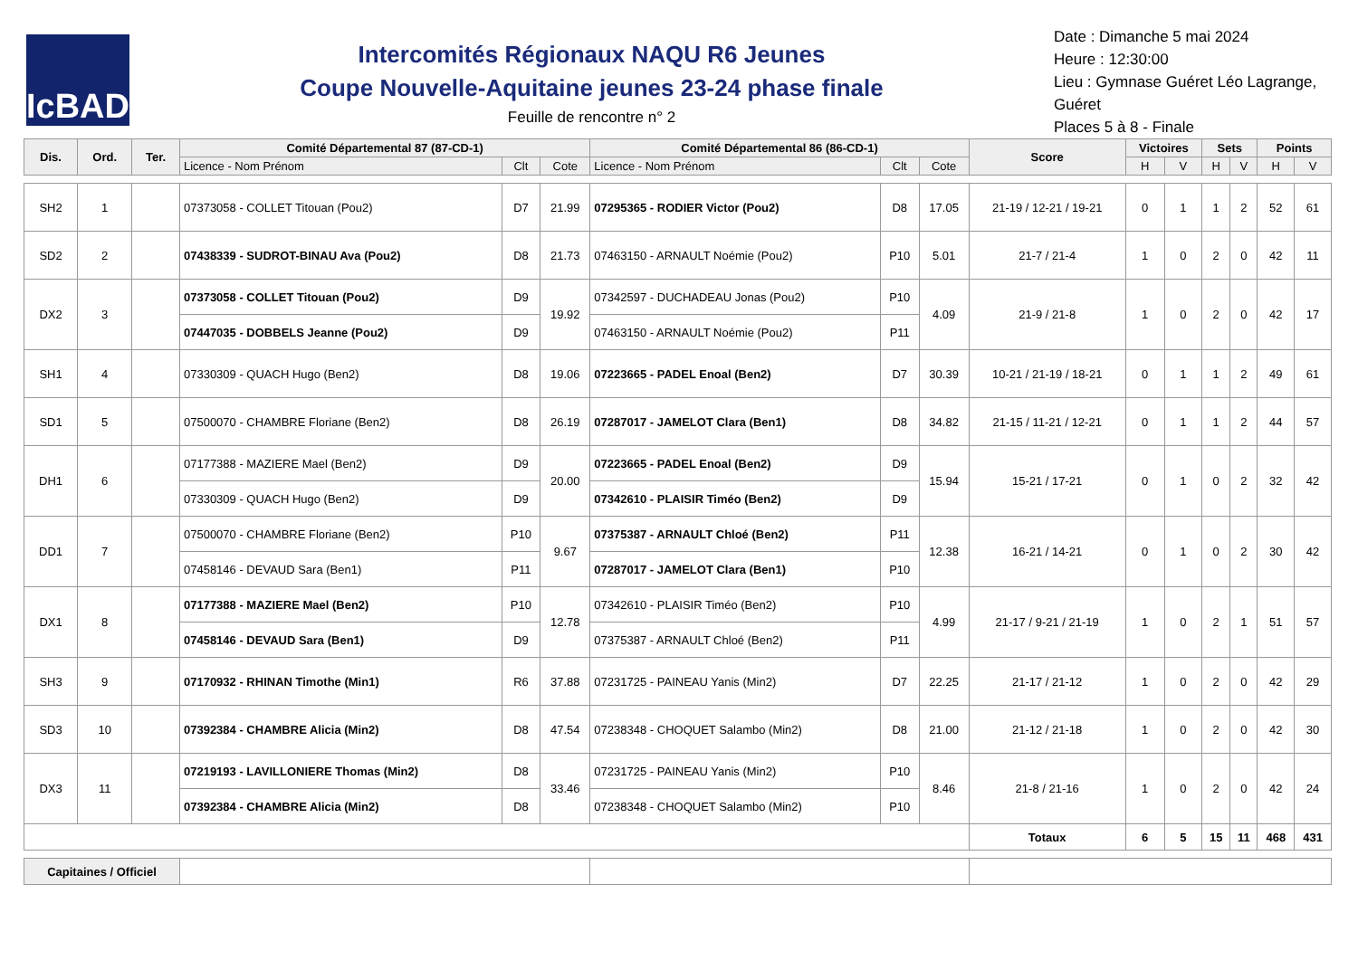IcBAD
Intercomités Régionaux NAQU R6 Jeunes
Coupe Nouvelle-Aquitaine jeunes 23-24 phase finale
Feuille de rencontre n° 2
Date : Dimanche 5 mai 2024
Heure : 12:30:00
Lieu : Gymnase Guéret Léo Lagrange, Guéret
Places 5 à 8 - Finale
| Dis. | Ord. | Ter. | Comité Départemental 87 (87-CD-1) | | | Comité Départemental 86 (86-CD-1) | | | Score | Victoires | | Sets | | Points | |
| --- | --- | --- | --- | --- | --- | --- | --- | --- | --- | --- | --- | --- | --- | --- | --- |
| | | | Licence - Nom Prénom | Clt | Cote | Licence - Nom Prénom | Clt | Cote | | H | V | H | V | H | V |
| SH2 | 1 | | 07373058 - COLLET Titouan (Pou2) | D7 | 21.99 | 07295365 - RODIER Victor (Pou2) | D8 | 17.05 | 21-19 / 12-21 / 19-21 | 0 | 1 | 1 | 2 | 52 | 61 |
| SD2 | 2 | | 07438339 - SUDROT-BINAU Ava (Pou2) | D8 | 21.73 | 07463150 - ARNAULT Noémie (Pou2) | P10 | 5.01 | 21-7 / 21-4 | 1 | 0 | 2 | 0 | 42 | 11 |
| DX2 | 3 | | 07373058 - COLLET Titouan (Pou2) | D9 | 19.92 | 07342597 - DUCHADEAU Jonas (Pou2) | P10 | 4.09 | 21-9 / 21-8 | 1 | 0 | 2 | 0 | 42 | 17 |
| | | | 07447035 - DOBBELS Jeanne (Pou2) | D9 | | 07463150 - ARNAULT Noémie (Pou2) | P11 | | | | | | | | |
| SH1 | 4 | | 07330309 - QUACH Hugo (Ben2) | D8 | 19.06 | 07223665 - PADEL Enoal (Ben2) | D7 | 30.39 | 10-21 / 21-19 / 18-21 | 0 | 1 | 1 | 2 | 49 | 61 |
| SD1 | 5 | | 07500070 - CHAMBRE Floriane (Ben2) | D8 | 26.19 | 07287017 - JAMELOT Clara (Ben1) | D8 | 34.82 | 21-15 / 11-21 / 12-21 | 0 | 1 | 1 | 2 | 44 | 57 |
| DH1 | 6 | | 07177388 - MAZIERE Mael (Ben2) | D9 | 20.00 | 07223665 - PADEL Enoal (Ben2) | D9 | 15.94 | 15-21 / 17-21 | 0 | 1 | 0 | 2 | 32 | 42 |
| | | | 07330309 - QUACH Hugo (Ben2) | D9 | | 07342610 - PLAISIR Timéo (Ben2) | D9 | | | | | | | | |
| DD1 | 7 | | 07500070 - CHAMBRE Floriane (Ben2) | P10 | 9.67 | 07375387 - ARNAULT Chloé (Ben2) | P11 | 12.38 | 16-21 / 14-21 | 0 | 1 | 0 | 2 | 30 | 42 |
| | | | 07458146 - DEVAUD Sara (Ben1) | P11 | | 07287017 - JAMELOT Clara (Ben1) | P10 | | | | | | | | |
| DX1 | 8 | | 07177388 - MAZIERE Mael (Ben2) | P10 | 12.78 | 07342610 - PLAISIR Timéo (Ben2) | P10 | 4.99 | 21-17 / 9-21 / 21-19 | 1 | 0 | 2 | 1 | 51 | 57 |
| | | | 07458146 - DEVAUD Sara (Ben1) | D9 | | 07375387 - ARNAULT Chloé (Ben2) | P11 | | | | | | | | |
| SH3 | 9 | | 07170932 - RHINAN Timothe (Min1) | R6 | 37.88 | 07231725 - PAINEAU Yanis (Min2) | D7 | 22.25 | 21-17 / 21-12 | 1 | 0 | 2 | 0 | 42 | 29 |
| SD3 | 10 | | 07392384 - CHAMBRE Alicia (Min2) | D8 | 47.54 | 07238348 - CHOQUET Salambo (Min2) | D8 | 21.00 | 21-12 / 21-18 | 1 | 0 | 2 | 0 | 42 | 30 |
| DX3 | 11 | | 07219193 - LAVILLONIERE Thomas (Min2) | D8 | 33.46 | 07231725 - PAINEAU Yanis (Min2) | P10 | 8.46 | 21-8 / 21-16 | 1 | 0 | 2 | 0 | 42 | 24 |
| | | | 07392384 - CHAMBRE Alicia (Min2) | D8 | | 07238348 - CHOQUET Salambo (Min2) | P10 | | | | | | | | |
| | | | | | | | | | Totaux | 6 | 5 | 15 | 11 | 468 | 431 |
| Capitaines / Officiel | | | | | | | | | | | | | | | |